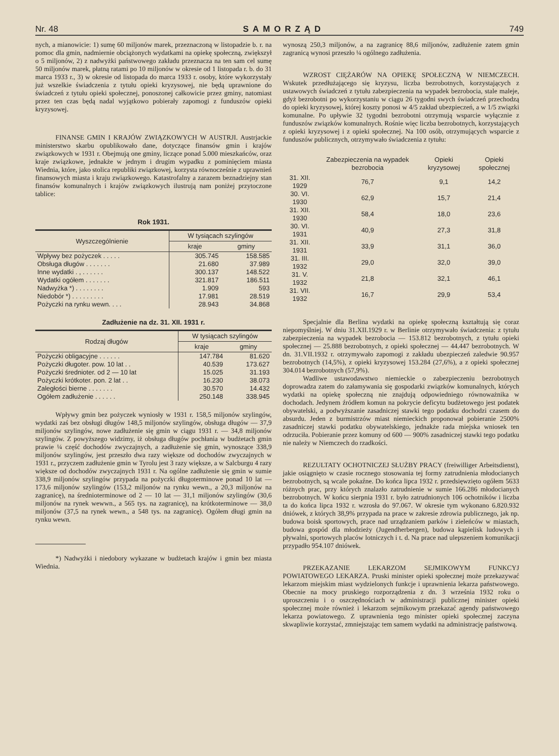Nr. 48 SAMORZĄD 749
nych, a mianowicie: 1) sumę 60 miljonów marek, przeznaczoną w listopadzie b. r. na pomoc dla gmin, nadmiernie obciążonych wydatkami na opiekę społeczną, zwiększył o 5 miljonów, 2) z nadwyżki państwowego zakładu przeznacza na ten sam cel sumę 50 miljonów marek, płatną ratami po 10 miljonów w okresie od 1 listopada r. b. do 31 marca 1933 r., 3) w okresie od listopada do marca 1933 r. osoby, które wykorzystały już wszelkie świadczenia z tytułu opieki kryzysowej, nie będą uprawnione do świadczeń z tytułu opieki społecznej, ponoszonej całkowicie przez gminy, natomiast przez ten czas będą nadal wyjątkowo pobierały zapomogi z funduszów opieki kryzysowej.
FINANSE GMIN I KRAJÓW ZWIĄZKOWYCH W AUSTRJI. Austrjackie ministerstwo skarbu opublikowało dane, dotyczące finansów gmin i krajów związkowych w 1931 r. Obejmują one gminy, liczące ponad 5.000 mieszkańców, oraz kraje związkowe, jednakże w jednym i drugim wypadku z pominięciem miasta Wiednia, które, jako stolica republiki związkowej, korzysta równocześnie z uprawnień finansowych miasta i kraju związkowego. Katastrofalny a zarazem beznadziejny stan finansów komunalnych i krajów związkowych ilustrują nam poniżej przytoczone tablice:
Rok 1931.
| Wyszczególnienie | W tysiącach szylingów | |
| --- | --- | --- |
| | kraje | gminy |
| Wpływy bez pożyczek . . . . . | 305.745 | 158.585 |
| Obsługa długów . . . . . . . | 21.680 | 37.989 |
| Inne wydatki . , . . . . . . | 300.137 | 148.522 |
| Wydatki ogółem . . . . . . . | 321.817 | 186.511 |
| Nadwyżka *) . . . . . . . . | 1.909 | 593 |
| Niedobór *) . . . . . . . . . | 17.981 | 28.519 |
| Pożyczki na rynku wewn. . . . | 28.943 | 34.868 |
Zadłużenie na dz. 31. XII. 1931 r.
| Rodzaj długów | W tysiącach szylingów | |
| --- | --- | --- |
| | kraje | gminy |
| Pożyczki obligacyjne . . . . . . | 147.784 | 81.620 |
| Pożyczki długoter. pow. 10 lat . . | 40.539 | 173.627 |
| Pożyczki średnioter. od 2 — 10 lat | 15.025 | 31.193 |
| Pożyczki krótkoter. pon. 2 lat . . | 16.230 | 38.073 |
| Zaległości bierne . . . . . . . | 30.570 | 14.432 |
| Ogółem zadłużenie . . . . . . | 250.148 | 338.945 |
Wpływy gmin bez pożyczek wyniosły w 1931 r. 158,5 miljonów szylingów, wydatki zaś bez obsługi długów 148,5 miljonów szylingów, obsługa długów — 37,9 miljonów szylingów, nowe zadłużenie się gmin w ciągu 1931 r. — 34,8 miljonów szylingów. Z powyższego widzimy, iż obsługa długów pochłania w budżetach gmin prawie ¼ część dochodów zwyczajnych, a zadłużenie się gmin, wynoszące 338,9 miljonów szylingów, jest przeszło dwa razy większe od dochodów zwyczajnych w 1931 r., przyczem zadłużenie gmin w Tyrolu jest 3 razy większe, a w Salcburgu 4 razy większe od dochodów zwyczajnych 1931 r. Na ogólne zadłużenie się gmin w sumie 338,9 miljonów szylingów przypada na pożyczki długoterminowe ponad 10 lat — 173,6 miljonów szylingów (153,2 miljonów na rynku wewn., a 20,3 miljonów na zagranicę), na średnioterminowe od 2 — 10 lat — 31,1 miljonów szylingów (30,6 miljonów na rynek wewwn., a 565 tys. na zagranicę), na krótkoterminowe — 38,0 miljonów (37,5 na rynek wewn., a 548 tys. na zagranicę). Ogółem długi gmin na rynku wewn.
*) Nadwyżki i niedobory wykazane w budżetach krajów i gmin bez miasta Wiednia.
wynoszą 250,3 miljonów, a na zagranicę 88,6 miljonów, zadłużenie zatem gmin zagranicą wynosi przeszło ¼ ogólnego zadłużenia.
WZROST CIĘŻARÓW NA OPIEKĘ SPOŁECZNĄ W NIEMCZECH. Wskutek przedłużającego się kryzysu, liczba bezrobotnych, korzystających z ustawowych świadczeń z tytułu zabezpieczenia na wypadek bezrobocia, stale maleje, gdyż bezrobotni po wykorzystaniu w ciągu 26 tygodni swych świadczeń przechodzą do opieki kryzysowej, której koszty ponosi w 4/5 zakład ubezpieczeń, a w 1/5 związki komunalne. Po upływie 32 tygodni bezrobotni otrzymują wsparcie wyłącznie z funduszów związków komunalnych. Rośnie więc liczba bezrobotnych, korzystających z opieki kryzysowej i z opieki społecznej. Na 100 osób, otrzymujących wsparcie z funduszów publicznych, otrzymywało świadczenia z tytułu:
| | Zabezpieczenia na wypadek bezrobocia | Opieki kryzysowej | Opieki społecznej |
| --- | --- | --- | --- |
| 31. XII. 1929 | 76,7 | 9,1 | 14,2 |
| 30. VI. 1930 | 62,9 | 15,7 | 21,4 |
| 31. XII. 1930 | 58,4 | 18,0 | 23,6 |
| 30. VI. 1931 | 40,9 | 27,3 | 31,8 |
| 31. XII. 1931 | 33,9 | 31,1 | 36,0 |
| 31. III. 1932 | 29,0 | 32,0 | 39,0 |
| 31. V. 1932 | 21,8 | 32,1 | 46,1 |
| 31. VII. 1932 | 16,7 | 29,9 | 53,4 |
Specjalnie dla Berlina wydatki na opiekę społeczną kształtują się coraz niepomyślniej. W dniu 31.XII.1929 r. w Berlinie otrzymywało świadczenia: z tytułu zabezpieczenia na wypadek bezrobocia — 153.812 bezrobotnych, z tytułu opieki społecznej — 25.888 bezrobotnych, z opieki społecznej — 44.447 bezrobotnych. W dn. 31.VII.1932 r. otrzymywało zapomogi z zakładu ubezpieczeń zaledwie 90.957 bezrobotnych (14,5%), z opieki kryzysowej 153.284 (27,6%), a z opieki społecznej 304.014 bezrobotnych (57,9%).
Wadliwe ustawodawstwo niemieckie o zabezpieczeniu bezrobotnych doprowadza zatem do załamywania się gospodarki związków komunalnych, których wydatki na opiekę społeczną nie znajdują odpowiedniego równoważnika w dochodach. Jedynem źródłem komun na pokrycie deficytu budżetowego jest podatek obywatelski, a podwyższanie zasadniczej stawki tego podatku dochodzi czasem do absurdu. Jeden z burmistrzów miast niemieckich proponował pobieranie 2500% zasadniczej stawki podatku obywatelskiego, jednakże rada miejska wniosek ten odrzuciła. Pobieranie przez komuny od 600 — 900% zasadniczej stawki tego podatku nie należy w Niemczech do rzadkości.
REZULTATY OCHOTNICZEJ SŁUŻBY PRACY (freiwilliger Arbeitsdienst), jakie osiągnięto w czasie rocznego stosowania tej formy zatrudnienia młodocianych bezrobotnych, są wcale pokaźne. Do końca lipca 1932 r. przedsięwzięto ogółem 5633 różnych prac, przy których znalazło zatrudnienie w sumie 166.286 młodocianych bezrobotnych. W końcu sierpnia 1931 r. było zatrudnionych 106 ochotników i liczba ta do końca lipca 1932 r. wzrosła do 97.067. W okresie tym wykonano 6.820.932 dniówek, z których 38,9% przypada na prace w zakresie zdrowia publicznego, jak np. budowa boisk sportowych, prace nad urządzaniem parków i zieleńców w miastach, budowa gospód dla młodzieży (Jugendherbergen), budowa kąpielisk ludowych i pływalni, sportowych placów lotniczych i t. d. Na prace nad ulepszeniem komunikacji przypadło 954.107 dniówek.
PRZEKAZANIE LEKARZOM SEJMIKOWYM FUNKCYJ POWIATOWEGO LEKARZA. Pruski minister opieki społecznej może przekazywać lekarzom miejskim miast wydzielonych funkcje i uprawnienia lekarza państwowego. Obecnie na mocy pruskiego rozporządzenia z dn. 3 września 1932 roku o uproszczeniu i o oszczędnościach w administracji publicznej minister opieki społecznej może również i lekarzom sejmikowym przekazać agendy państwowego lekarza powiatowego. Z uprawnienia tego minister opieki społecznej zaczyna skwapliwie korzystać, zmniejszając tem samem wydatki na administrację państwową.